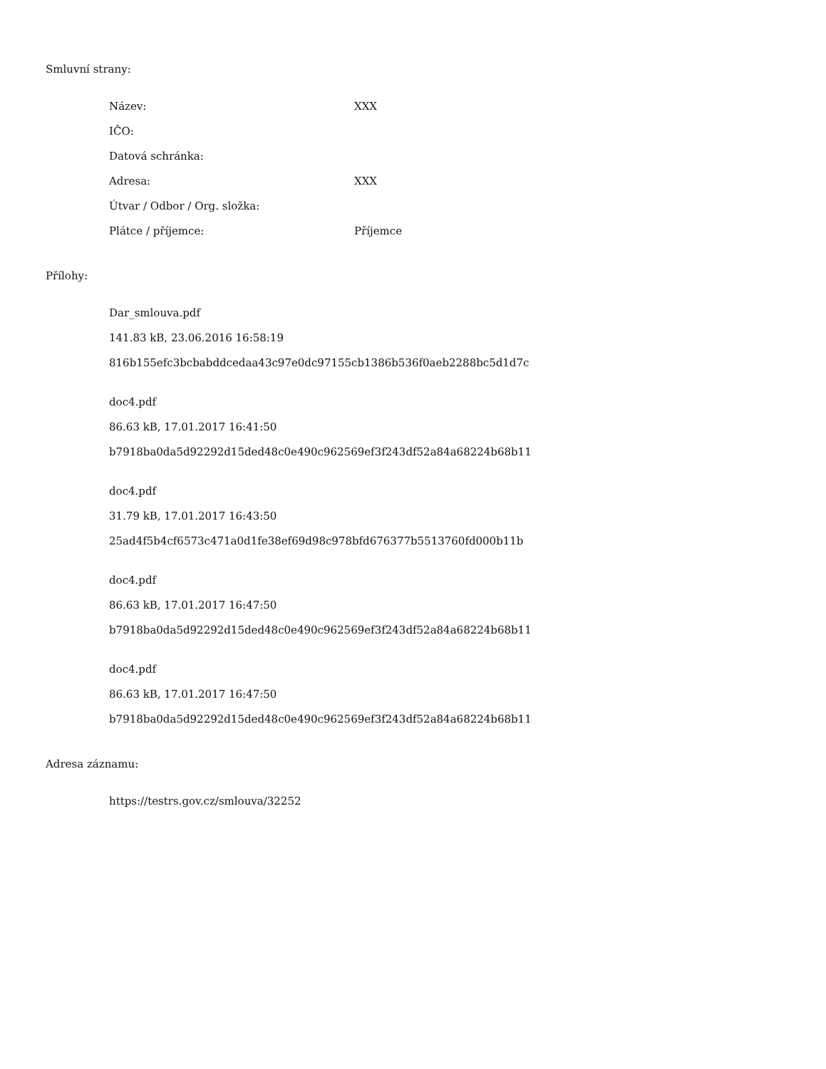Smluvní strany:
| Název: | XXX |
| IČO: | |
| Datová schránka: | |
| Adresa: | XXX |
| Útvar / Odbor / Org. složka: | |
| Plátce / příjemce: | Příjemce |
Přílohy:
Dar_smlouva.pdf
141.83 kB, 23.06.2016 16:58:19
816b155efc3bcbabddcedaa43c97e0dc97155cb1386b536f0aeb2288bc5d1d7c
doc4.pdf
86.63 kB, 17.01.2017 16:41:50
b7918ba0da5d92292d15ded48c0e490c962569ef3f243df52a84a68224b68b11
doc4.pdf
31.79 kB, 17.01.2017 16:43:50
25ad4f5b4cf6573c471a0d1fe38ef69d98c978bfd676377b5513760fd000b11b
doc4.pdf
86.63 kB, 17.01.2017 16:47:50
b7918ba0da5d92292d15ded48c0e490c962569ef3f243df52a84a68224b68b11
doc4.pdf
86.63 kB, 17.01.2017 16:47:50
b7918ba0da5d92292d15ded48c0e490c962569ef3f243df52a84a68224b68b11
Adresa záznamu:
https://testrs.gov.cz/smlouva/32252